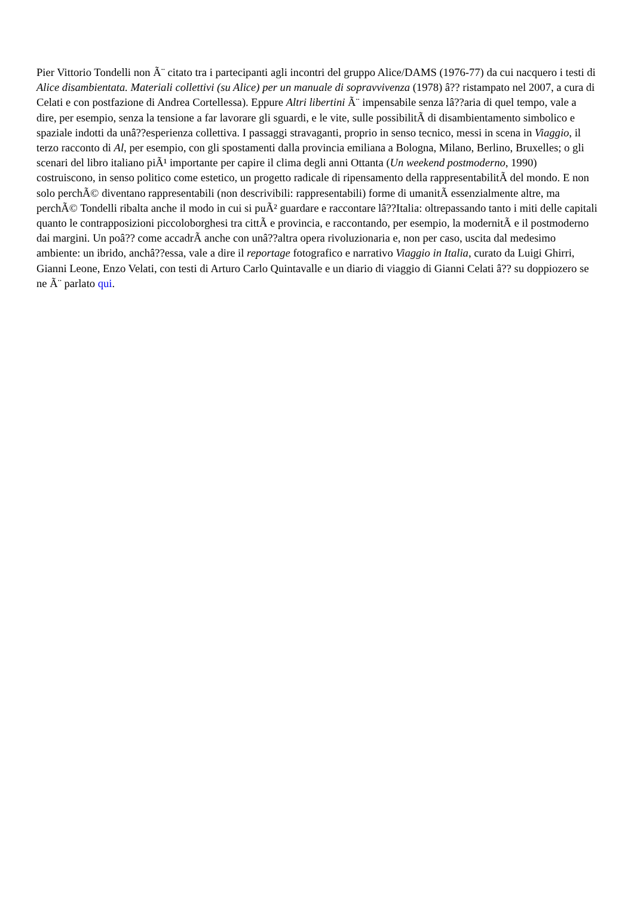Pier Vittorio Tondelli non Ã¨ citato tra i partecipanti agli incontri del gruppo Alice/DAMS (1976-77) da cui nacquero i testi di Alice disambientata. Materiali collettivi (su Alice) per un manuale di sopravvivenza (1978) â?? ristampato nel 2007, a cura di Celati e con postfazione di Andrea Cortellessa). Eppure Altri libertini Ã¨ impensabile senza lâ??aria di quel tempo, vale a dire, per esempio, senza la tensione a far lavorare gli sguardi, e le vite, sulle possibilitÃ di disambientamento simbolico e spaziale indotti da unâ??esperienza collettiva. I passaggi stravaganti, proprio in senso tecnico, messi in scena in Viaggio, il terzo racconto di Al, per esempio, con gli spostamenti dalla provincia emiliana a Bologna, Milano, Berlino, Bruxelles; o gli scenari del libro italiano piÃ¹ importante per capire il clima degli anni Ottanta (Un weekend postmoderno, 1990) costruiscono, in senso politico come estetico, un progetto radicale di ripensamento della rappresentabilitÃ del mondo. E non solo perchÃ© diventano rappresentabili (non descrivibili: rappresentabili) forme di umanitÃ essenzialmente altre, ma perchÃ© Tondelli ribalta anche il modo in cui si puÃ² guardare e raccontare lâ??Italia: oltrepassando tanto i miti delle capitali quanto le contrapposizioni piccoloborghesi tra cittÃ e provincia, e raccontando, per esempio, la modernitÃ e il postmoderno dai margini. Un poâ?? come accadrÃ anche con unâ??altra opera rivoluzionaria e, non per caso, uscita dal medesimo ambiente: un ibrido, anchâ??essa, vale a dire il reportage fotografico e narrativo Viaggio in Italia, curato da Luigi Ghirri, Gianni Leone, Enzo Velati, con testi di Arturo Carlo Quintavalle e un diario di viaggio di Gianni Celati â?? su doppiozero se ne Ã¨ parlato qui.